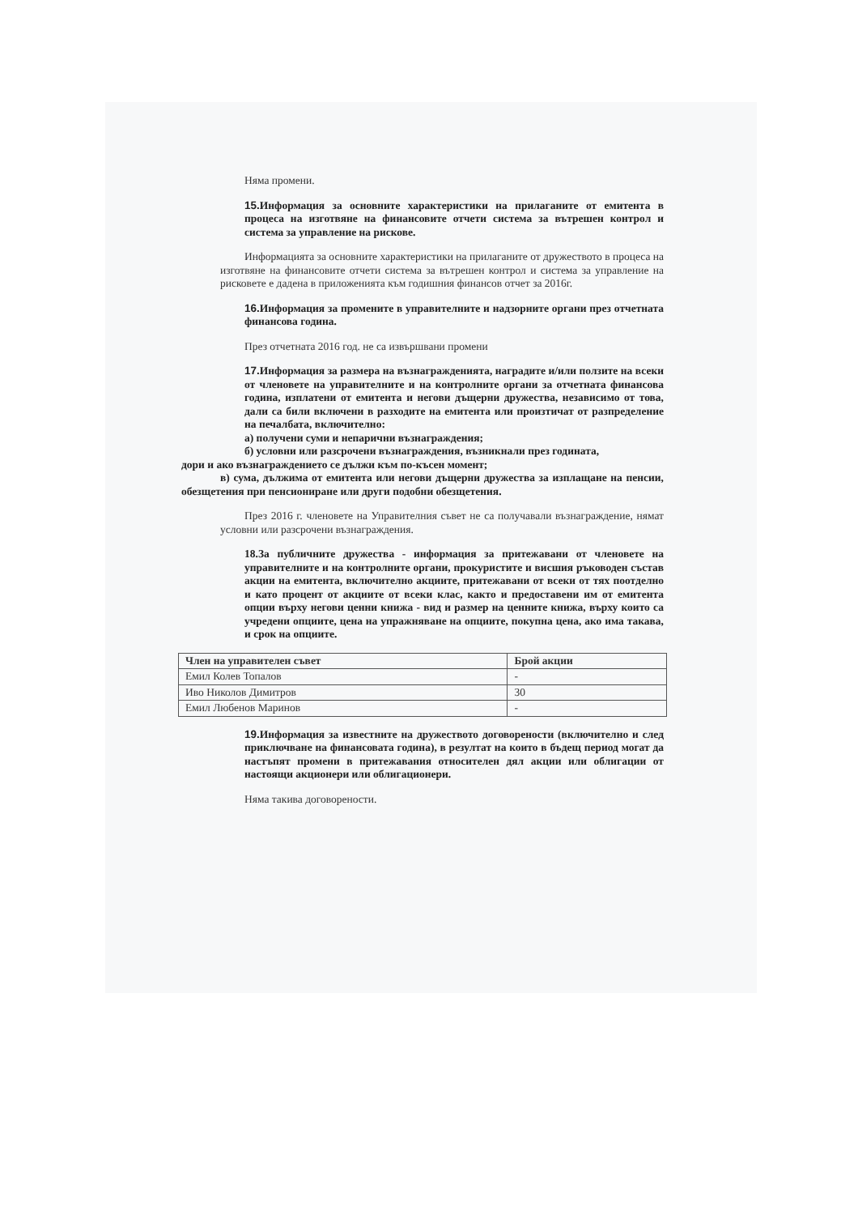Няма промени.
15. Информация за основните характеристики на прилаганите от емитента в процеса на изготвяне на финансовите отчети система за вътрешен контрол и система за управление на рискове.
Информацията за основните характеристики на прилаганите от дружеството в процеса на изготвяне на финансовите отчети система за вътрешен контрол и система за управление на рисковете е дадена в приложенията към годишния финансов отчет за 2016г.
16. Информация за промените в управителните и надзорните органи през отчетната финансова година.
През отчетната 2016 год. не са извършвани промени
17. Информация за размера на възнагражденията, наградите и/или ползите на всеки от членовете на управителните и на контролните органи за отчетната финансова година, изплатени от емитента и негови дъщерни дружества, независимо от това, дали са били включени в разходите на емитента или произтичат от разпределение на печалбата, включително:
а) получени суми и непарични възнаграждения;
б) условни или разсрочени възнаграждения, възникнали през годината,
дори и ако възнаграждението се дължи към по-късен момент;
в) сума, дължима от емитента или негови дъщерни дружества за изплащане на пенсии, обезщетения при пенсиониране или други подобни обезщетения.
През 2016 г. членовете на Управителния съвет не са получавали възнаграждение, нямат условни или разсрочени възнаграждения.
18.За публичните дружества - информация за притежавани от членовете на управителните и на контролните органи, прокуристите и висшия ръководен състав акции на емитента, включително акциите, притежавани от всеки от тях поотделно и като процент от акциите от всеки клас, както и предоставени им от емитента опции върху негови ценни книжа - вид и размер на ценните книжа, върху които са учредени опциите, цена на упражняване на опциите, покупна цена, ако има такава, и срок на опциите.
| Член на управителен съвет | Брой акции |
| --- | --- |
| Емил Колев Топалов | - |
| Иво Николов Димитров | 30 |
| Емил Любенов Маринов | - |
19. Информация за известните на дружеството договорености (включително и след приключване на финансовата година), в резултат на които в бъдещ период могат да настъпят промени в притежавания относителен дял акции или облигации от настоящи акционери или облигационери.
Няма такива договорености.